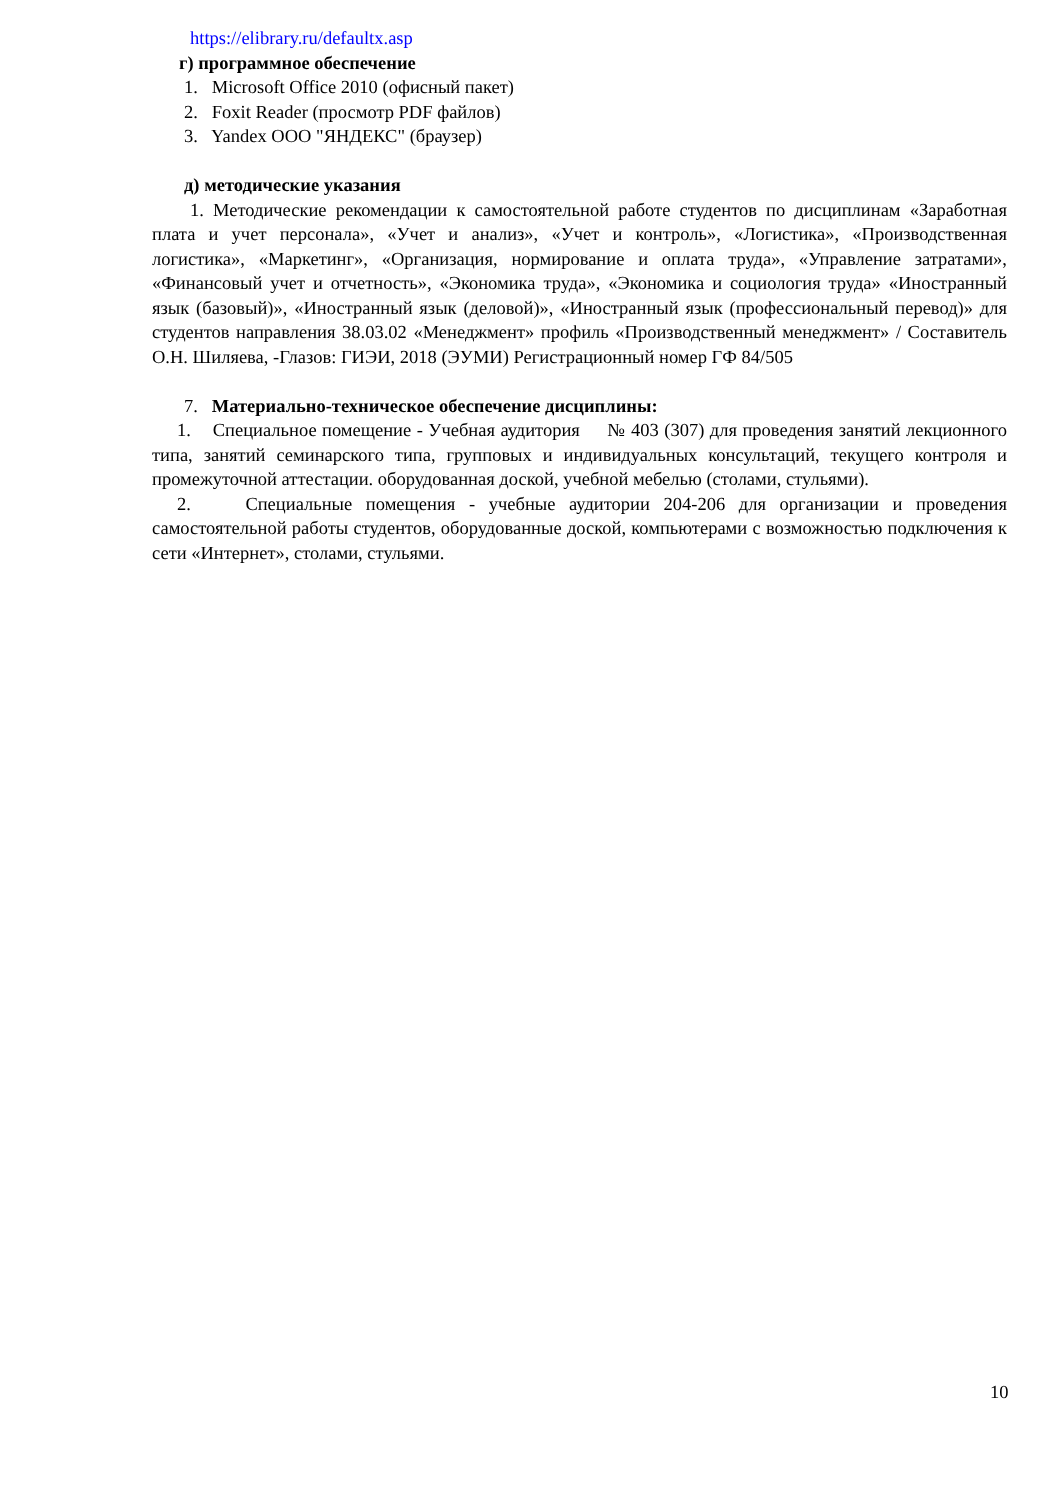https://elibrary.ru/defaultx.asp
г) программное обеспечение
1. Microsoft Office 2010 (офисный пакет)
2. Foxit Reader (просмотр PDF файлов)
3. Yandex ООО "ЯНДЕКС" (браузер)
д) методические указания
1. Методические рекомендации к самостоятельной работе студентов по дисциплинам «Заработная плата и учет персонала», «Учет и анализ», «Учет и контроль», «Логистика», «Производственная логистика», «Маркетинг», «Организация, нормирование и оплата труда», «Управление затратами», «Финансовый учет и отчетность», «Экономика труда», «Экономика и социология труда» «Иностранный язык (базовый)», «Иностранный язык (деловой)», «Иностранный язык (профессиональный перевод)» для студентов направления 38.03.02 «Менеджмент» профиль «Производственный менеджмент» / Составитель О.Н. Шиляева, -Глазов: ГИЭИ, 2018 (ЭУМИ) Регистрационный номер ГФ 84/505
7. Материально-техническое обеспечение дисциплины:
1. Специальное помещение - Учебная аудитория № 403 (307) для проведения занятий лекционного типа, занятий семинарского типа, групповых и индивидуальных консультаций, текущего контроля и промежуточной аттестации. оборудованная доской, учебной мебелью (столами, стульями).
2. Специальные помещения - учебные аудитории 204-206 для организации и проведения самостоятельной работы студентов, оборудованные доской, компьютерами с возможностью подключения к сети «Интернет», столами, стульями.
10